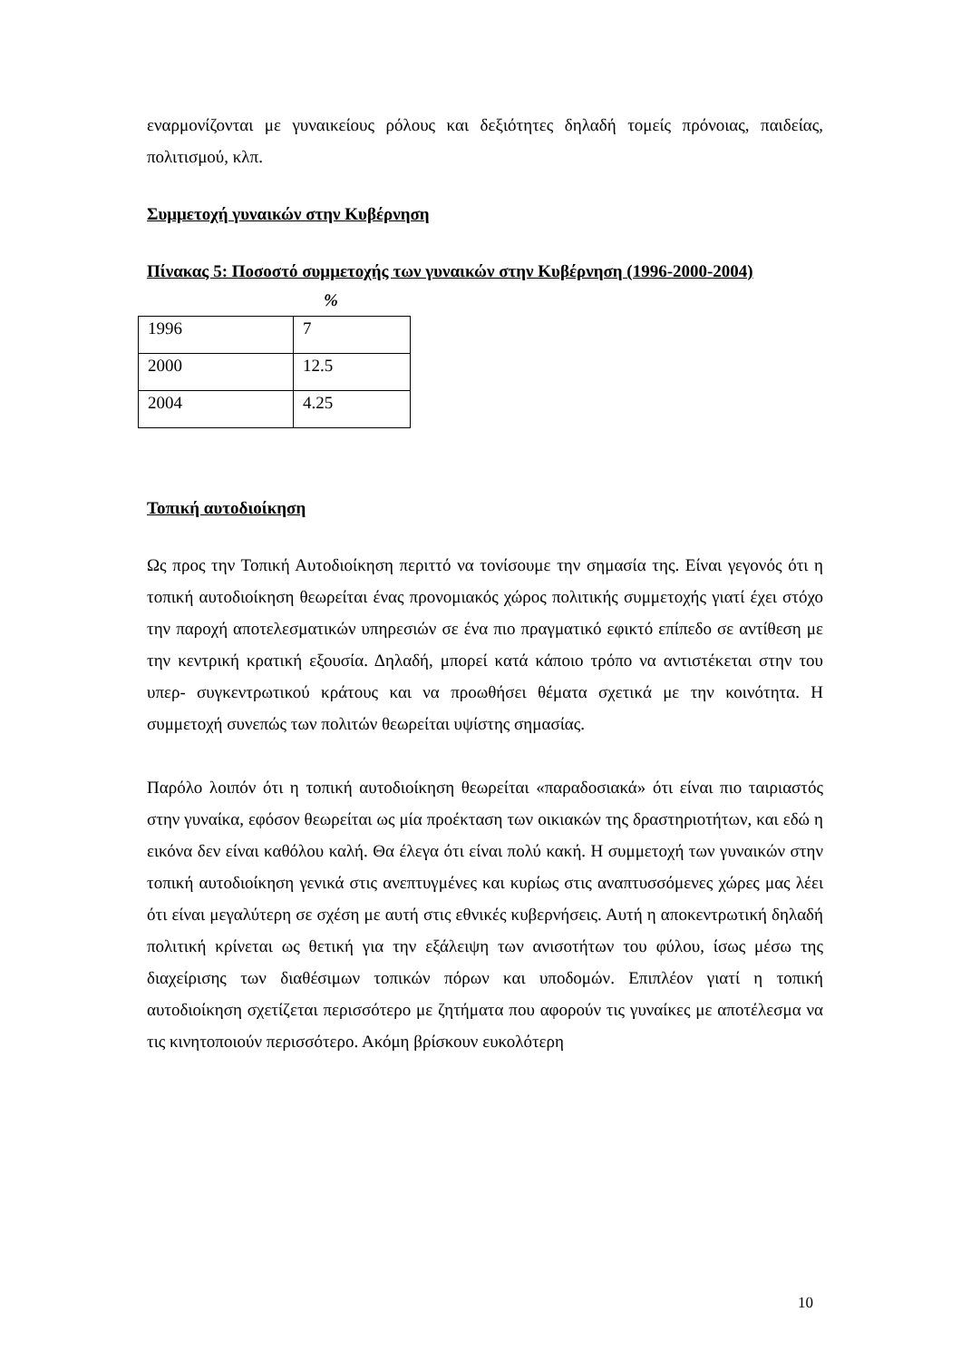εναρμονίζονται με γυναικείους ρόλους και δεξιότητες δηλαδή τομείς πρόνοιας, παιδείας, πολιτισμού, κλπ.
Συμμετοχή γυναικών στην Κυβέρνηση
Πίνακας 5: Ποσοστό συμμετοχής των γυναικών στην Κυβέρνηση (1996-2000-2004)
%
| 1996 | 7 |
| 2000 | 12.5 |
| 2004 | 4.25 |
Τοπική αυτοδιοίκηση
Ως προς την Τοπική Αυτοδιοίκηση περιττό να τονίσουμε την σημασία της. Είναι γεγονός ότι η τοπική αυτοδιοίκηση θεωρείται ένας προνομιακός χώρος πολιτικής συμμετοχής γιατί έχει στόχο την παροχή αποτελεσματικών υπηρεσιών σε ένα πιο πραγματικό εφικτό επίπεδο σε αντίθεση με την κεντρική κρατική εξουσία. Δηλαδή, μπορεί κατά κάποιο τρόπο να αντιστέκεται στην του υπερ- συγκεντρωτικού κράτους και να προωθήσει θέματα σχετικά με την κοινότητα. Η συμμετοχή συνεπώς των πολιτών θεωρείται υψίστης σημασίας.
Παρόλο λοιπόν ότι η τοπική αυτοδιοίκηση θεωρείται «παραδοσιακά» ότι είναι πιο ταιριαστός στην γυναίκα, εφόσον θεωρείται ως μία προέκταση των οικιακών της δραστηριοτήτων, και εδώ η εικόνα δεν είναι καθόλου καλή. Θα έλεγα ότι είναι πολύ κακή. Η συμμετοχή των γυναικών στην τοπική αυτοδιοίκηση γενικά στις ανεπτυγμένες και κυρίως στις αναπτυσσόμενες χώρες μας λέει ότι είναι μεγαλύτερη σε σχέση με αυτή στις εθνικές κυβερνήσεις. Αυτή η αποκεντρωτική δηλαδή πολιτική κρίνεται ως θετική για την εξάλειψη των ανισοτήτων του φύλου, ίσως μέσω της διαχείρισης των διαθέσιμων τοπικών πόρων και υποδομών. Επιπλέον γιατί η τοπική αυτοδιοίκηση σχετίζεται περισσότερο με ζητήματα που αφορούν τις γυναίκες με αποτέλεσμα να τις κινητοποιούν περισσότερο. Ακόμη βρίσκουν ευκολότερη
10